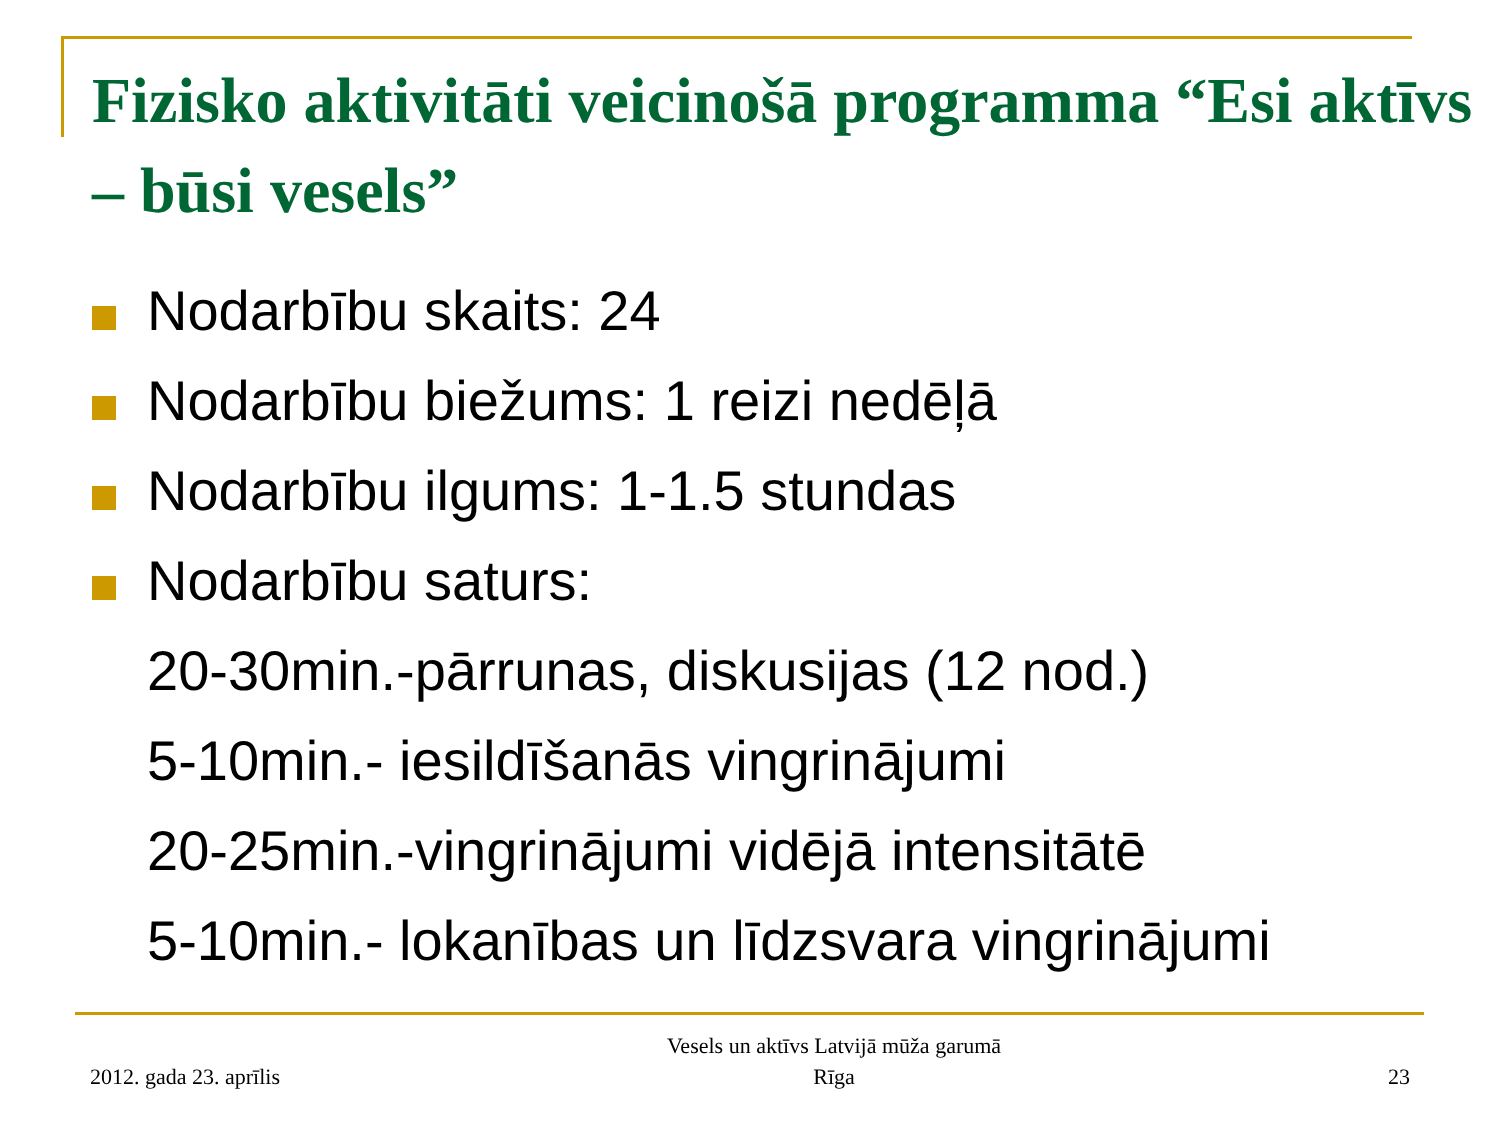Fizisko aktivitāti veicinošā programma “Esi aktīvs – būsi vesels”
Nodarbību skaits: 24
Nodarbību biežums: 1 reizi nedēļā
Nodarbību ilgums: 1-1.5 stundas
Nodarbību saturs:
20-30min.-pārrunas, diskusijas (12 nod.)
5-10min.- iesildīšanās vingrinājumi
20-25min.-vingrinājumi vidējā intensitātē
5-10min.- lokanības un līdzsvara vingrinājumi
2012. gada 23. aprīlis
Vesels un aktīvs Latvijā mūža garumā
Rīga
23